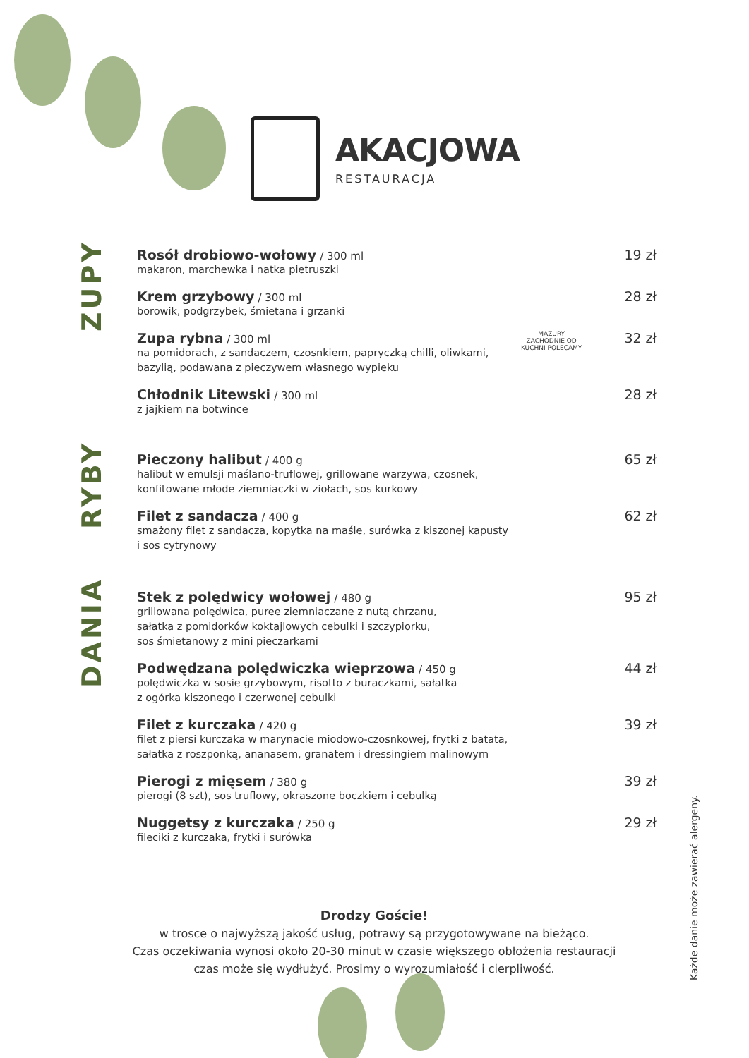AKACJOWA
RESTAURACJA
ZUPY
Rosół drobiowo-wołowy / 300 ml
makaron, marchewka i natka pietruszki
19 zł
Krem grzybowy / 300 ml
borowik, podgrzybek, śmietana i grzanki
28 zł
Zupa rybna / 300 ml
na pomidorach, z sandaczem, czosnkiem, papryczką chilli, oliwkami,
bazylią, podawana z pieczywem własnego wypieku
MAZURY ZACHODNIE OD KUCHNI POLECAMY
32 zł
Chłodnik Litewski / 300 ml
z jajkiem na botwince
28 zł
RYBY
Pieczony halibut / 400 g
halibut w emulsji maślano-truflowej, grillowane warzywa, czosnek,
konfitowane młode ziemniaczki w ziołach, sos kurkowy
65 zł
Filet z sandacza / 400 g
smażony filet z sandacza, kopytka na maśle, surówka z kiszonej kapusty
i sos cytrynowy
62 zł
DANIA
Stek z polędwicy wołowej / 480 g
grillowana polędwica, puree ziemniaczane z nutą chrzanu,
sałatka z pomidorków koktajlowych cebulki i szczypiorku,
sos śmietanowy z mini pieczarkami
95 zł
Podwędzana polędwiczka wieprzowa / 450 g
polędwiczka w sosie grzybowym, risotto z buraczkami, sałatka
z ogórka kiszonego i czerwonej cebulki
44 zł
Filet z kurczaka / 420 g
filet z piersi kurczaka w marynacie miodowo-czosnkowej, frytki z batata,
sałatka z roszponką, ananasem, granatem i dressingiem malinowym
39 zł
Pierogi z mięsem / 380 g
pierogi (8 szt), sos truflowy, okraszone boczkiem i cebulką
39 zł
Nuggetsy z kurczaka / 250 g
fileciki z kurczaka, frytki i surówka
29 zł
Drodzy Goście!
w trosce o najwyższą jakość usług, potrawy są przygotowywane na bieżąco.
Czas oczekiwania wynosi około 20-30 minut w czasie większego obłożenia restauracji
czas może się wydłużyć. Prosimy o wyrozumiałość i cierpliwość.
Każde danie może zawierać alergeny.